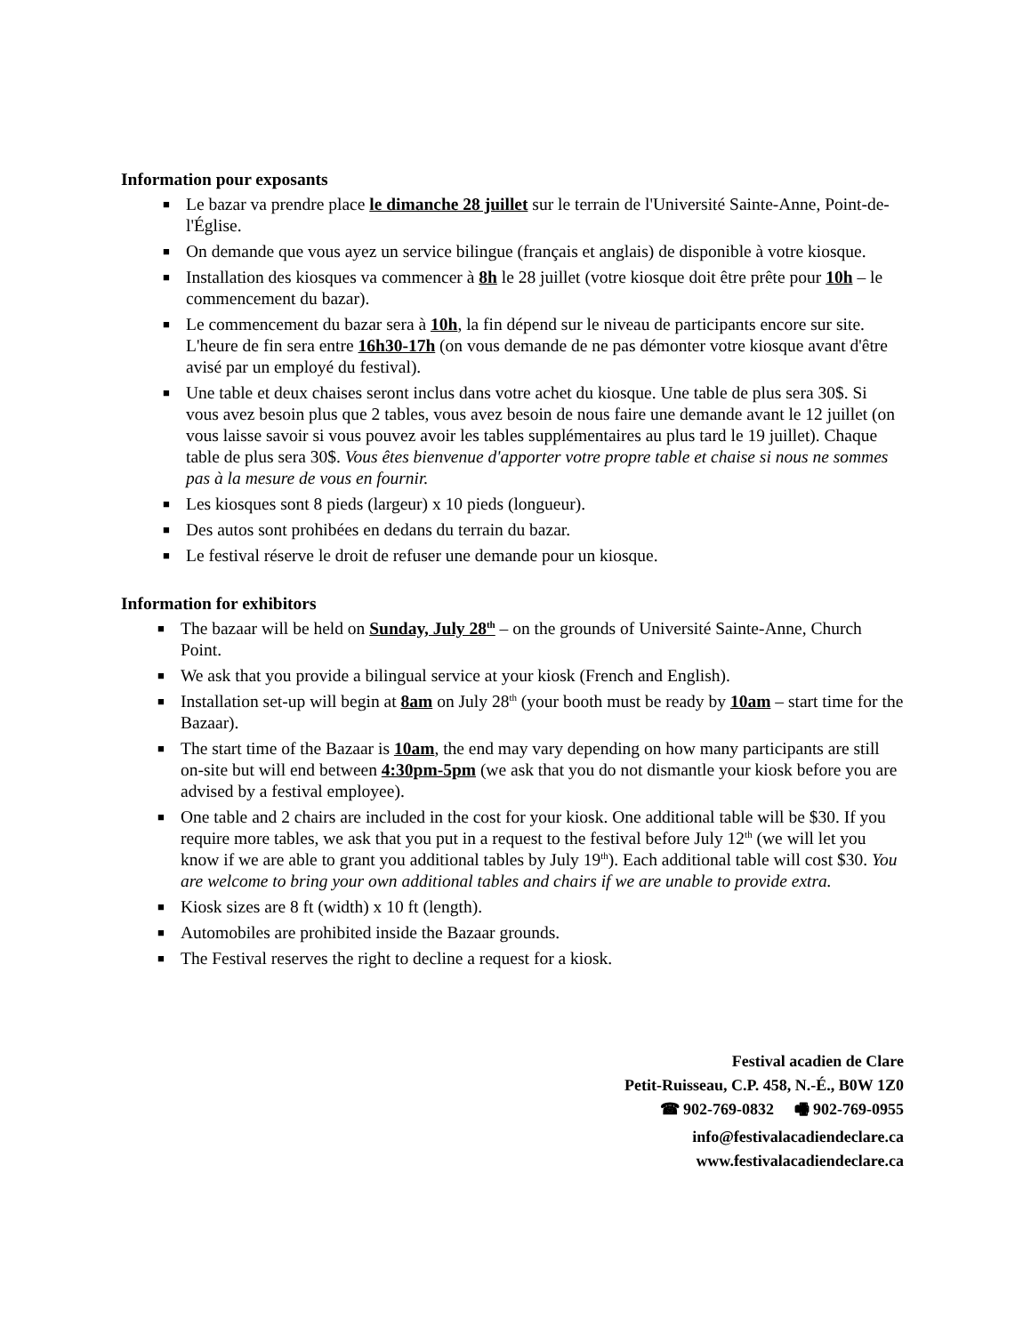Information pour exposants
■ Le bazar va prendre place le dimanche 28 juillet sur le terrain de l'Université Sainte-Anne, Point-de-l'Église.
■ On demande que vous ayez un service bilingue (français et anglais) de disponible à votre kiosque.
■ Installation des kiosques va commencer à 8h le 28 juillet (votre kiosque doit être prête pour 10h – le commencement du bazar).
■ Le commencement du bazar sera à 10h, la fin dépend sur le niveau de participants encore sur site. L'heure de fin sera entre 16h30-17h (on vous demande de ne pas démonter votre kiosque avant d'être avisé par un employé du festival).
■ Une table et deux chaises seront inclus dans votre achet du kiosque. Une table de plus sera 30$. Si vous avez besoin plus que 2 tables, vous avez besoin de nous faire une demande avant le 12 juillet (on vous laisse savoir si vous pouvez avoir les tables supplémentaires au plus tard le 19 juillet). Chaque table de plus sera 30$. Vous êtes bienvenue d'apporter votre propre table et chaise si nous ne sommes pas à la mesure de vous en fournir.
■ Les kiosques sont 8 pieds (largeur) x 10 pieds (longueur).
■ Des autos sont prohibées en dedans du terrain du bazar.
■ Le festival réserve le droit de refuser une demande pour un kiosque.
Information for exhibitors
■ The bazaar will be held on Sunday, July 28<sup>th</sup> – on the grounds of Université Sainte-Anne, Church Point.
■ We ask that you provide a bilingual service at your kiosk (French and English).
■ Installation set-up will begin at 8am on July 28<sup>th</sup> (your booth must be ready by 10am – start time for the Bazaar).
■ The start time of the Bazaar is 10am, the end may vary depending on how many participants are still on-site but will end between 4:30pm-5pm (we ask that you do not dismantle your kiosk before you are advised by a festival employee).
■ One table and 2 chairs are included in the cost for your kiosk. One additional table will be $30. If you require more tables, we ask that you put in a request to the festival before July 12<sup>th</sup> (we will let you know if we are able to grant you additional tables by July 19<sup>th</sup>). Each additional table will cost $30. You are welcome to bring your own additional tables and chairs if we are unable to provide extra.
■ Kiosk sizes are 8 ft (width) x 10 ft (length).
■ Automobiles are prohibited inside the Bazaar grounds.
■ The Festival reserves the right to decline a request for a kiosk.
Festival acadien de Clare
Petit-Ruisseau, C.P. 458, N.-É., B0W 1Z0
☎ 902-769-0832 🖷 902-769-0955
info@festivalacadiendeclare.ca
www.festivalacadiendeclare.ca